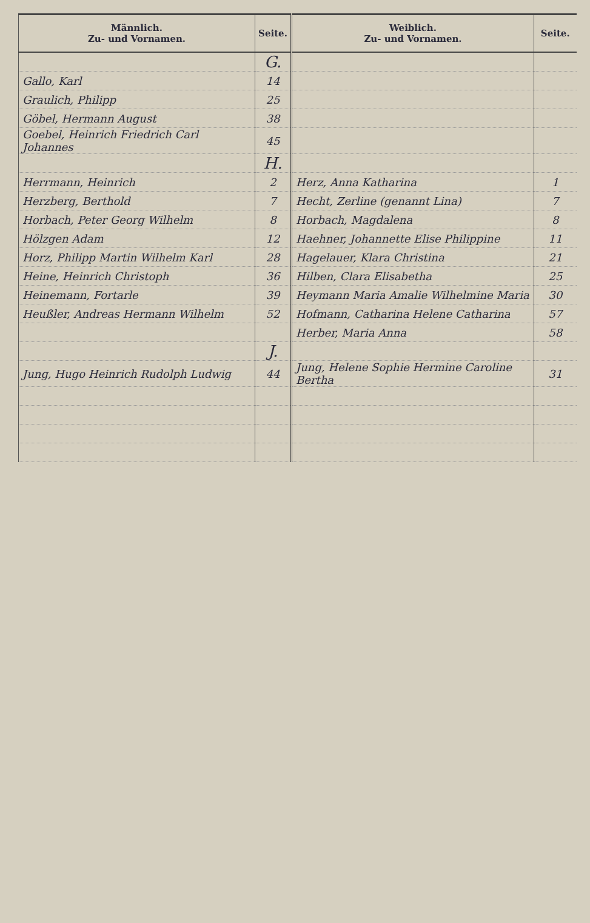| Männlich. Zu- und Vornamen. | Seite. | Weiblich. Zu- und Vornamen. | Seite. |
| --- | --- | --- | --- |
| | G. | | |
| Gallo, Karl | 14 | | |
| Graulich, Philipp | 25 | | |
| Göbel, Hermann August | 38 | | |
| Goebel, Heinrich Friedrich Carl Johannes | 45 | | |
| | H. | | |
| Herrmann, Heinrich | 2 | Herz, Anna Katharina | 1 |
| Herzberg, Berthold | 7 | Hecht, Zerline (genannt Lina) | 7 |
| Horbach, Peter Georg Wilhelm | 8 | Horbach, Magdalena | 8 |
| Hölzgen Adam | 12 | Haehner, Johannette Elise Philippine | 11 |
| Horz, Philipp Martin Wilhelm Karl | 28 | Hagelauer, Klara Christina | 21 |
| Heine, Heinrich Christoph | 36 | Hilben, Clara Elisabetha | 25 |
| Heinemann, Fortarle | 39 | Heymann Maria Amalie Wilhelmine Maria | 30 |
| Heußler, Andreas Hermann Wilhelm | 52 | Hofmann, Catharina Helene Catharina | 57 |
| | | Herber, Maria Anna | 58 |
| | J. | | |
| Jung, Hugo Heinrich Rudolph Ludwig | 44 | Jung, Helene Sophie Hermine Caroline Bertha | 31 |